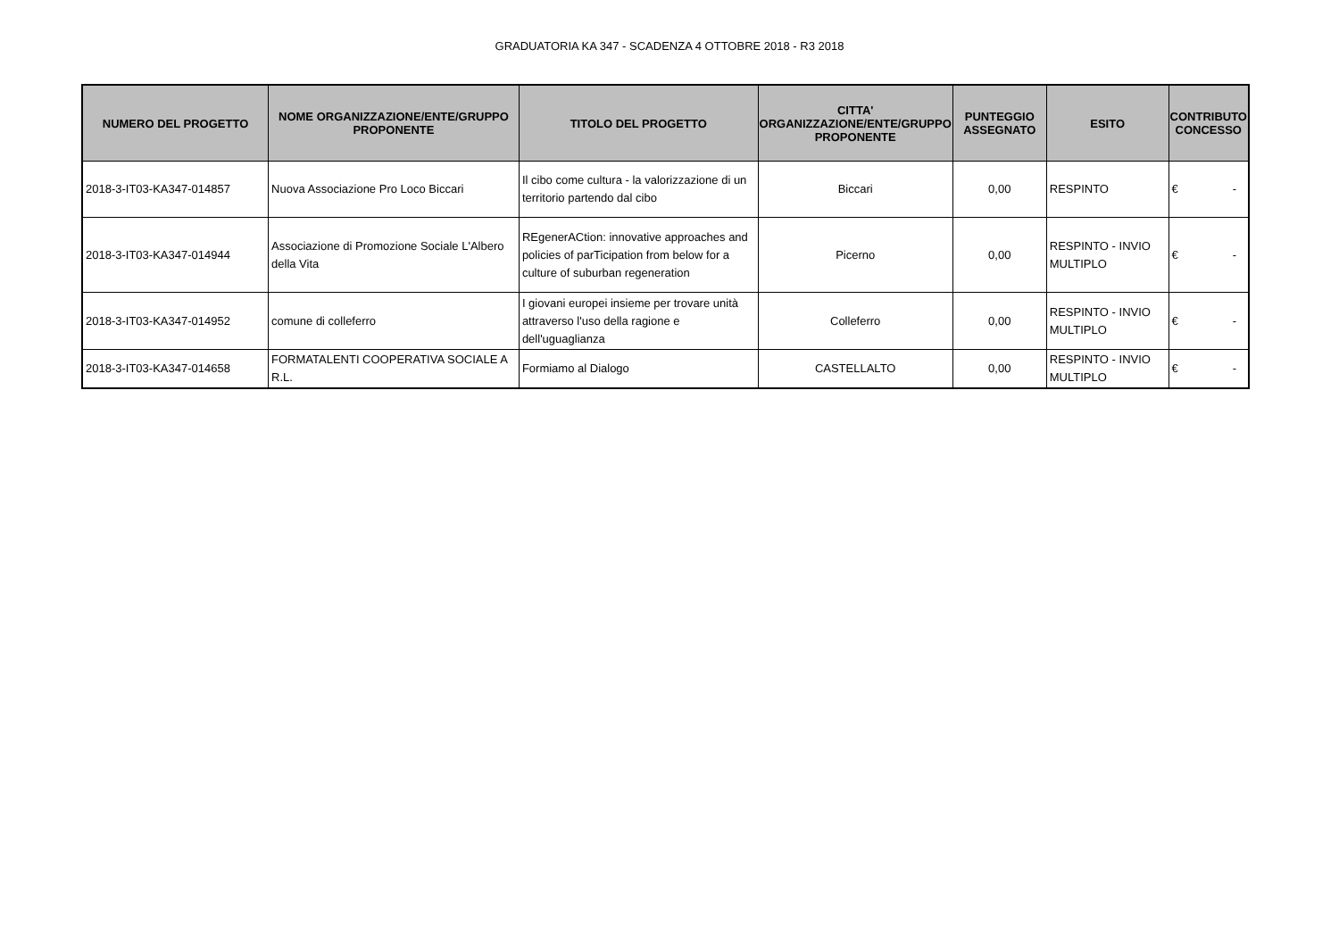GRADUATORIA KA 347 - SCADENZA 4 OTTOBRE 2018 - R3 2018
| NUMERO DEL PROGETTO | NOME ORGANIZZAZIONE/ENTE/GRUPPO PROPONENTE | TITOLO DEL PROGETTO | CITTA' ORGANIZZAZIONE/ENTE/GRUPPO PROPONENTE | PUNTEGGIO ASSEGNATO | ESITO | CONTRIBUTO CONCESSO |
| --- | --- | --- | --- | --- | --- | --- |
| 2018-3-IT03-KA347-014857 | Nuova Associazione Pro Loco Biccari | Il cibo come cultura - la valorizzazione di un territorio partendo dal cibo | Biccari | 0,00 | RESPINTO | € - |
| 2018-3-IT03-KA347-014944 | Associazione di Promozione Sociale L'Albero della Vita | REgenerACtion: innovative approaches and policies of parTicipation from below for a culture of suburban regeneration | Picerno | 0,00 | RESPINTO - INVIO MULTIPLO | € - |
| 2018-3-IT03-KA347-014952 | comune di colleferro | I giovani europei insieme per trovare unità attraverso l'uso della ragione e dell'uguaglianza | Colleferro | 0,00 | RESPINTO - INVIO MULTIPLO | € - |
| 2018-3-IT03-KA347-014658 | FORMATALENTI COOPERATIVA SOCIALE A R.L. | Formiamo al Dialogo | CASTELLALTO | 0,00 | RESPINTO - INVIO MULTIPLO | € - |